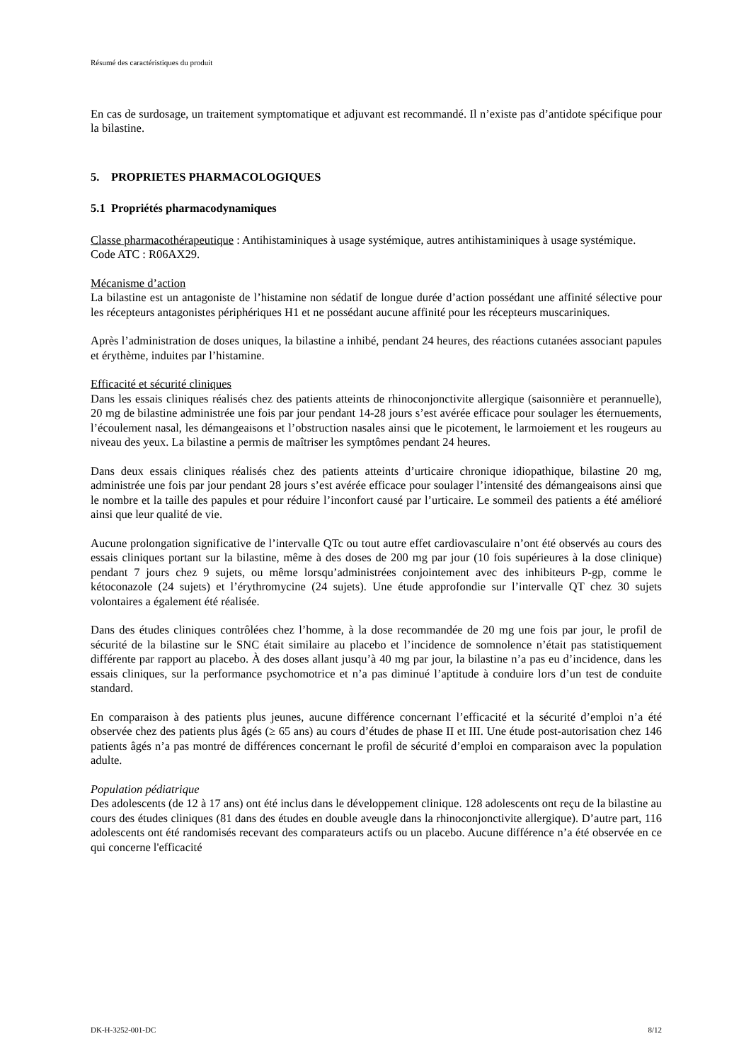Résumé des caractéristiques du produit
En cas de surdosage, un traitement symptomatique et adjuvant est recommandé. Il n’existe pas d’antidote spécifique pour la bilastine.
5. PROPRIETES PHARMACOLOGIQUES
5.1 Propriétés pharmacodynamiques
Classe pharmacothérapeutique : Antihistaminiques à usage systémique, autres antihistaminiques à usage systémique.
Code ATC : R06AX29.
Mécanisme d’action
La bilastine est un antagoniste de l’histamine non sédatif de longue durée d’action possédant une affinité sélective pour les récepteurs antagonistes périphériques H1 et ne possédant aucune affinité pour les récepteurs muscariniques.
Après l’administration de doses uniques, la bilastine a inhibé, pendant 24 heures, des réactions cutanées associant papules et érythème, induites par l’histamine.
Efficacité et sécurité cliniques
Dans les essais cliniques réalisés chez des patients atteints de rhinoconjonctivite allergique (saisonnière et perannuelle), 20 mg de bilastine administrée une fois par jour pendant 14-28 jours s’est avérée efficace pour soulager les éternuements, l’écoulement nasal, les démangeaisons et l’obstruction nasales ainsi que le picotement, le larmoiement et les rougeurs au niveau des yeux. La bilastine a permis de maîtriser les symptômes pendant 24 heures.
Dans deux essais cliniques réalisés chez des patients atteints d’urticaire chronique idiopathique, bilastine 20 mg, administrée une fois par jour pendant 28 jours s’est avérée efficace pour soulager l’intensité des démangeaisons ainsi que le nombre et la taille des papules et pour réduire l’inconfort causé par l’urticaire. Le sommeil des patients a été amélioré ainsi que leur qualité de vie.
Aucune prolongation significative de l’intervalle QTc ou tout autre effet cardiovasculaire n’ont été observés au cours des essais cliniques portant sur la bilastine, même à des doses de 200 mg par jour (10 fois supérieures à la dose clinique) pendant 7 jours chez 9 sujets, ou même lorsqu’administrées conjointement avec des inhibiteurs P-gp, comme le kétoconazole (24 sujets) et l’érythromycine (24 sujets). Une étude approfondie sur l’intervalle QT chez 30 sujets volontaires a également été réalisée.
Dans des études cliniques contrôlées chez l’homme, à la dose recommandée de 20 mg une fois par jour, le profil de sécurité de la bilastine sur le SNC était similaire au placebo et l’incidence de somnolence n’était pas statistiquement différente par rapport au placebo. À des doses allant jusqu’à 40 mg par jour, la bilastine n’a pas eu d’incidence, dans les essais cliniques, sur la performance psychomotrice et n’a pas diminué l’aptitude à conduire lors d’un test de conduite standard.
En comparaison à des patients plus jeunes, aucune différence concernant l’efficacité et la sécurité d’emploi n’a été observée chez des patients plus âgés (≥ 65 ans) au cours d’études de phase II et III. Une étude post-autorisation chez 146 patients âgés n’a pas montré de différences concernant le profil de sécurité d’emploi en comparaison avec la population adulte.
Population pédiatrique
Des adolescents (de 12 à 17 ans) ont été inclus dans le développement clinique. 128 adolescents ont reçu de la bilastine au cours des études cliniques (81 dans des études en double aveugle dans la rhinoconjonctivite allergique). D’autre part, 116 adolescents ont été randomisés recevant des comparateurs actifs ou un placebo. Aucune différence n’a été observée en ce qui concerne l'efficacité
DK-H-3252-001-DC 8/12